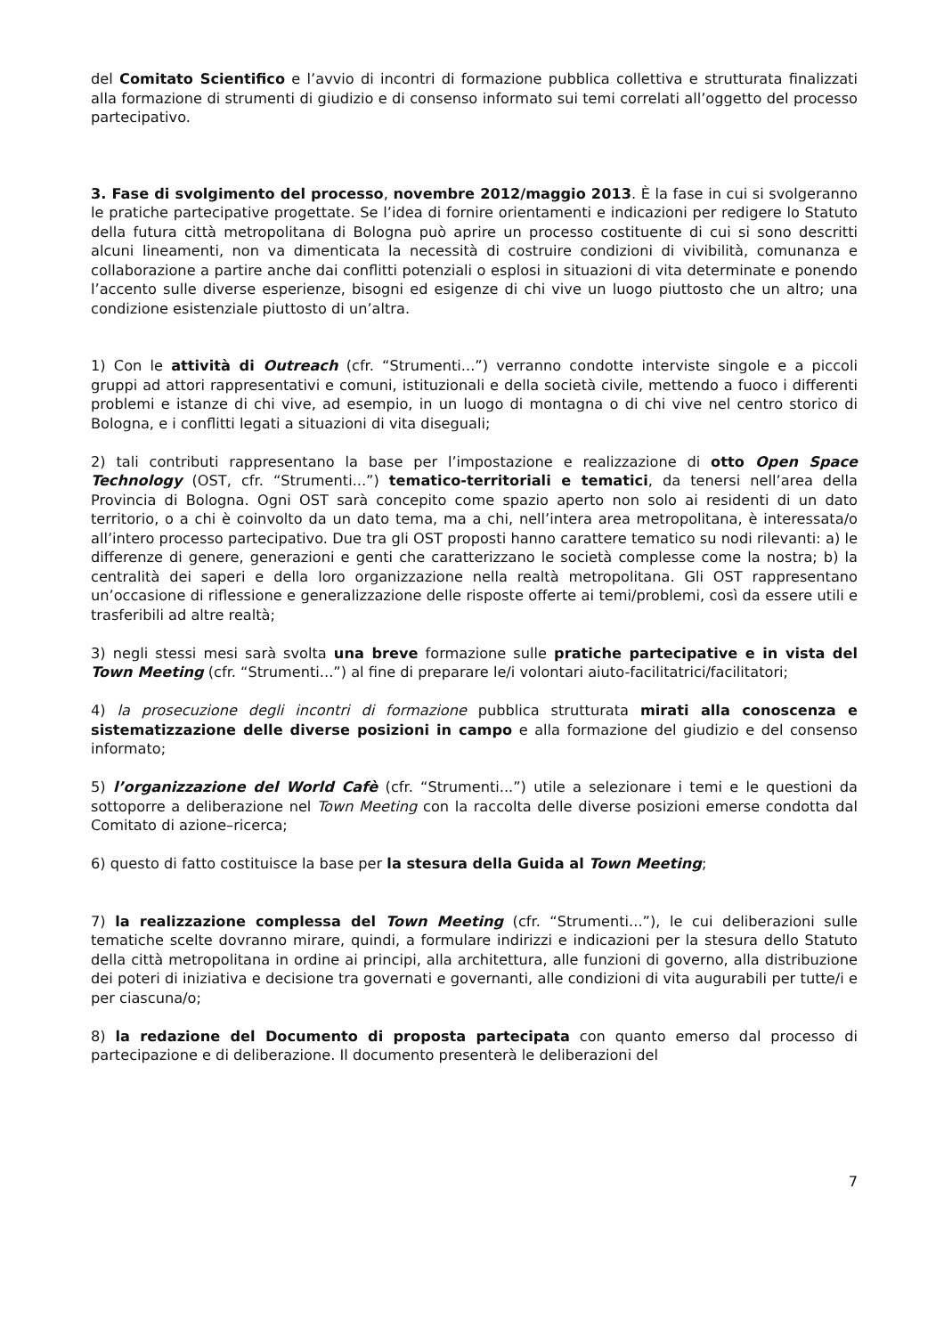del Comitato Scientifico e l’avvio di incontri di formazione pubblica collettiva e strutturata finalizzati alla formazione di strumenti di giudizio e di consenso informato sui temi correlati all’oggetto del processo partecipativo.
3. Fase di svolgimento del processo, novembre 2012/maggio 2013. È la fase in cui si svolgeranno le pratiche partecipative progettate. Se l’idea di fornire orientamenti e indicazioni per redigere lo Statuto della futura città metropolitana di Bologna può aprire un processo costituente di cui si sono descritti alcuni lineamenti, non va dimenticata la necessità di costruire condizioni di vivibilità, comunanza e collaborazione a partire anche dai conflitti potenziali o esplosi in situazioni di vita determinate e ponendo l’accento sulle diverse esperienze, bisogni ed esigenze di chi vive un luogo piuttosto che un altro; una condizione esistenziale piuttosto di un’altra.
1) Con le attività di Outreach (cfr. “Strumenti...”) verranno condotte interviste singole e a piccoli gruppi ad attori rappresentativi e comuni, istituzionali e della società civile, mettendo a fuoco i differenti problemi e istanze di chi vive, ad esempio, in un luogo di montagna o di chi vive nel centro storico di Bologna, e i conflitti legati a situazioni di vita diseguali;
2) tali contributi rappresentano la base per l’impostazione e realizzazione di otto Open Space Technology (OST, cfr. “Strumenti...”) tematico-territoriali e tematici, da tenersi nell’area della Provincia di Bologna. Ogni OST sarà concepito come spazio aperto non solo ai residenti di un dato territorio, o a chi è coinvolto da un dato tema, ma a chi, nell’intera area metropolitana, è interessata/o all’intero processo partecipativo. Due tra gli OST proposti hanno carattere tematico su nodi rilevanti: a) le differenze di genere, generazioni e genti che caratterizzano le società complesse come la nostra; b) la centralità dei saperi e della loro organizzazione nella realtà metropolitana. Gli OST rappresentano un’occasione di riflessione e generalizzazione delle risposte offerte ai temi/problemi, così da essere utili e trasferibili ad altre realtà;
3) negli stessi mesi sarà svolta una breve formazione sulle pratiche partecipative e in vista del Town Meeting (cfr. “Strumenti...”) al fine di preparare le/i volontari aiuto-facilitatrici/facilitatori;
4) la prosecuzione degli incontri di formazione pubblica strutturata mirati alla conoscenza e sistematizzazione delle diverse posizioni in campo e alla formazione del giudizio e del consenso informato;
5) l’organizzazione del World Cafè (cfr. “Strumenti...”) utile a selezionare i temi e le questioni da sottoporre a deliberazione nel Town Meeting con la raccolta delle diverse posizioni emerse condotta dal Comitato di azione–ricerca;
6) questo di fatto costituisce la base per la stesura della Guida al Town Meeting;
7) la realizzazione complessa del Town Meeting (cfr. “Strumenti...”), le cui deliberazioni sulle tematiche scelte dovranno mirare, quindi, a formulare indirizzi e indicazioni per la stesura dello Statuto della città metropolitana in ordine ai principi, alla architettura, alle funzioni di governo, alla distribuzione dei poteri di iniziativa e decisione tra governati e governanti, alle condizioni di vita augurabili per tutte/i e per ciascuna/o;
8) la redazione del Documento di proposta partecipata con quanto emerso dal processo di partecipazione e di deliberazione. Il documento presenterà le deliberazioni del
7